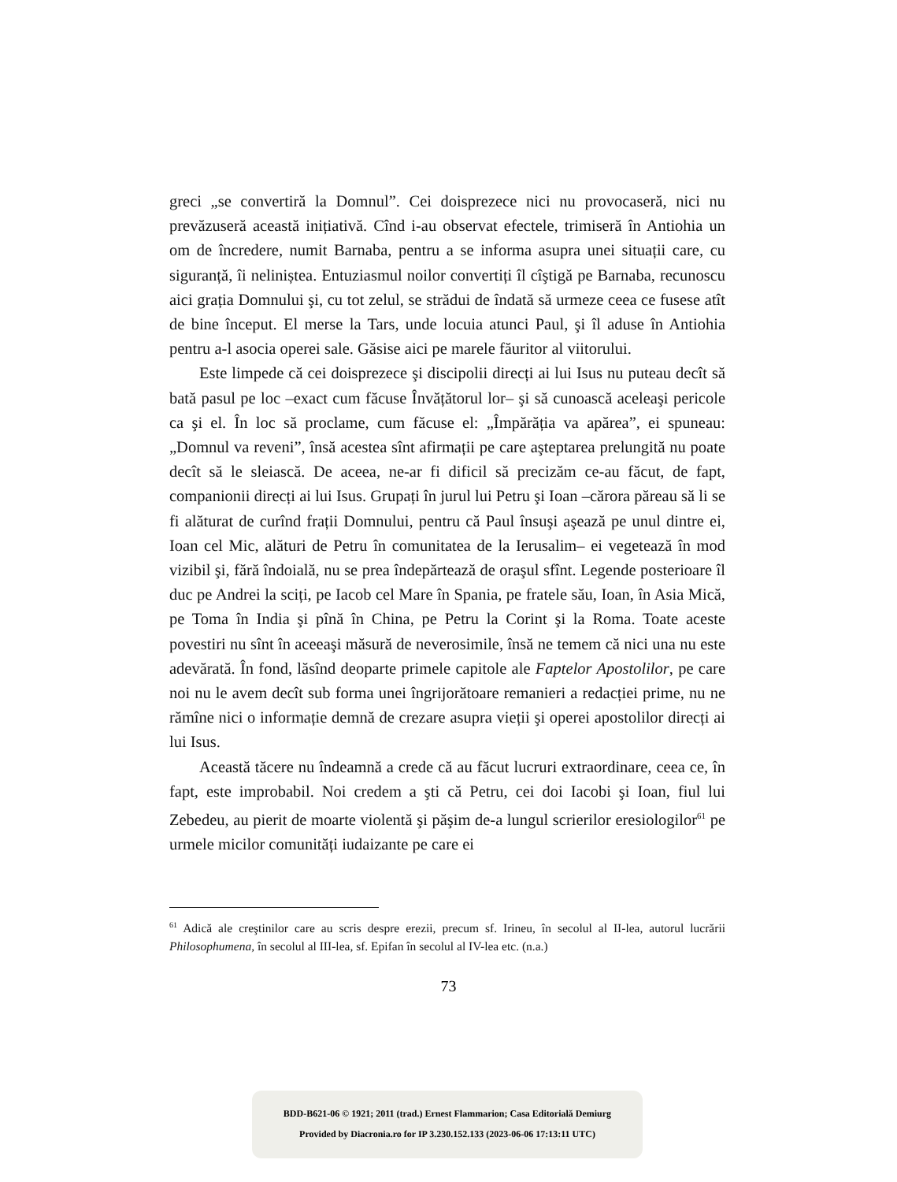greci „se convertiră la Domnul”. Cei doisprezece nici nu provocaseră, nici nu prevăzuseră această inițiativă. Cînd i-au observat efectele, trimiseră în Antiohia un om de încredere, numit Barnaba, pentru a se informa asupra unei situații care, cu siguranță, îi neliniștea. Entuziasmul noilor convertiți îl cîştigă pe Barnaba, recunoscu aici grația Domnului şi, cu tot zelul, se strădui de îndată să urmeze ceea ce fusese atît de bine început. El merse la Tars, unde locuia atunci Paul, şi îl aduse în Antiohia pentru a-l asocia operei sale. Găsise aici pe marele făuritor al viitorului.
Este limpede că cei doisprezece şi discipolii direcți ai lui Isus nu puteau decît să bată pasul pe loc –exact cum făcuse Învățătorul lor– şi să cunoască aceleaşi pericole ca şi el. În loc să proclame, cum făcuse el: „Împărăția va apărea”, ei spuneau: „Domnul va reveni”, însă acestea sînt afirmații pe care aşteptarea prelungită nu poate decît să le sleiască. De aceea, ne-ar fi dificil să precizăm ce-au făcut, de fapt, companionii direcți ai lui Isus. Grupați în jurul lui Petru şi Ioan –cărora păreau să li se fi alăturat de curînd frații Domnului, pentru că Paul însuşi aşează pe unul dintre ei, Ioan cel Mic, alături de Petru în comunitatea de la Ierusalim– ei vegetează în mod vizibil şi, fără îndoială, nu se prea îndepărtează de oraşul sfînt. Legende posterioare îl duc pe Andrei la sciți, pe Iacob cel Mare în Spania, pe fratele său, Ioan, în Asia Mică, pe Toma în India şi pînă în China, pe Petru la Corint şi la Roma. Toate aceste povestiri nu sînt în aceeaşi măsură de neverosimile, însă ne temem că nici una nu este adevărată. În fond, lăsînd deoparte primele capitole ale Faptelor Apostolilor, pe care noi nu le avem decît sub forma unei îngrijorătoare remanieri a redacției prime, nu ne rămîne nici o informație demnă de crezare asupra vieții şi operei apostolilor direcți ai lui Isus.
Această tăcere nu îndeamnă a crede că au făcut lucruri extraordinare, ceea ce, în fapt, este improbabil. Noi credem a şti că Petru, cei doi Iacobi şi Ioan, fiul lui Zebedeu, au pierit de moarte violentă şi păşim de-a lungul scrierilor eresiologilor<sup>61</sup> pe urmele micilor comunități iudaizante pe care ei
<sup>61</sup> Adică ale creştinilor care au scris despre erezii, precum sf. Irineu, în secolul al II-lea, autorul lucrării Philosophumena, în secolul al III-lea, sf. Epifan în secolul al IV-lea etc. (n.a.)
73
BDD-B621-06 © 1921; 2011 (trad.) Ernest Flammarion; Casa Editorială Demiurg
Provided by Diacronia.ro for IP 3.230.152.133 (2023-06-06 17:13:11 UTC)